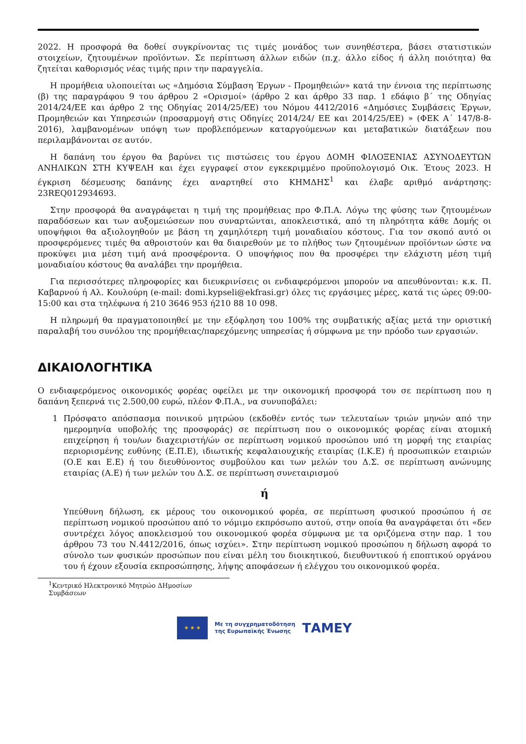2022. Η προσφορά θα δοθεί συγκρίνοντας τις τιμές μονάδος των συνηθέστερα, βάσει στατιστικών στοιχείων, ζητουμένων προϊόντων. Σε περίπτωση άλλων ειδών (π.χ. άλλο είδος ή άλλη ποιότητα) θα ζητείται καθορισμός νέας τιμής πριν την παραγγελία.
Η προμήθεια υλοποιείται ως «Δημόσια Σύμβαση Έργων - Προμηθειών» κατά την έννοια της περίπτωσης (β) της παραγράφου 9 του άρθρου 2 «Ορισμοί» (άρθρο 2 και άρθρο 33 παρ. 1 εδάφιο β΄ της Οδηγίας 2014/24/ΕΕ και άρθρο 2 της Οδηγίας 2014/25/ΕΕ) του Νόμου 4412/2016 «Δημόσιες Συμβάσεις Έργων, Προμηθειών και Υπηρεσιών (προσαρμογή στις Οδηγίες 2014/24/ ΕΕ και 2014/25/ΕΕ) » (ΦΕΚ Α΄ 147/8-8-2016), λαμβανομένων υπόψη των προβλεπόμενων καταργούμενων και μεταβατικών διατάξεων που περιλαμβάνονται σε αυτόν.
Η δαπάνη του έργου θα βαρύνει τις πιστώσεις του έργου ΔΟΜΗ ΦΙΛΟΞΕΝΙΑΣ ΑΣΥΝΟΔΕΥΤΩΝ ΑΝΗΛΙΚΩΝ ΣΤΗ ΚΥΨΕΛΗ και έχει εγγραφεί στον εγκεκριμμένο προϋπολογισμό Οικ. Έτους 2023. Η έγκριση δέσμευσης δαπάνης έχει αναρτηθεί στο ΚΗΜΔΗΣ<sup>1</sup> και έλαβε αριθμό ανάρτησης: 23REQ012934693.
Στην προσφορά θα αναγράφεται η τιμή της προμήθειας προ Φ.Π.Α. Λόγω της φύσης των ζητουμένων παραδόσεων και των αυξομειώσεων που συναρτώνται, αποκλειστικά, από τη πληρότητα κάθε Δομής οι υποψήφιοι θα αξιολογηθούν με βάση τη χαμηλότερη τιμή μοναδιαίου κόστους. Για τον σκοπό αυτό οι προσφερόμενες τιμές θα αθροιστούν και θα διαιρεθούν με το πλήθος των ζητουμένων προϊόντων ώστε να προκύψει μια μέση τιμή ανά προσφέροντα. Ο υποψήφιος που θα προσφέρει την ελάχιστη μέση τιμή μοναδιαίου κόστους θα αναλάβει την προμήθεια.
Για περισσότερες πληροφορίες και διευκρινίσεις οι ενδιαφερόμενοι μπορούν να απευθύνονται: κ.κ. Π. Καβαρνού ή Αλ. Κουλούρη (e-mail: domi.kypseli@ekfrasi.gr) όλες τις εργάσιμες μέρες, κατά τις ώρες 09:00-15:00 και στα τηλέφωνα ή 210 3646 953 ή210 88 10 098.
Η πληρωμή θα πραγματοποιηθεί με την εξόφληση του 100% της συμβατικής αξίας μετά την οριστική παραλαβή του συνόλου της προμήθειας/παρεχόμενης υπηρεσίας ή σύμφωνα με την πρόοδο των εργασιών.
ΔΙΚΑΙΟΛΟΓΗΤΙΚΑ
Ο ενδιαφερόμενος οικονομικός φορέας οφείλει με την οικονομική προσφορά του σε περίπτωση που η δαπάνη ξεπερνά τις 2.500,00 ευρώ, πλέον Φ.Π.Α., να συνυποβάλει:
1 Πρόσφατο απόσπασμα ποινικού μητρώου (εκδοθέν εντός των τελευταίων τριών μηνών από την ημερομηνία υποβολής της προσφοράς) σε περίπτωση που ο οικονομικός φορέας είναι ατομική επιχείρηση ή του/ων διαχειριστή/ών σε περίπτωση νομικού προσώπου υπό τη μορφή της εταιρίας περιορισμένης ευθύνης (Ε.Π.Ε), ιδιωτικής κεφαλαιουχικής εταιρίας (Ι.Κ.Ε) ή προσωπικών εταιριών (Ο.Ε και Ε.Ε) ή του διευθύνοντος συμβούλου και των μελών του Δ.Σ. σε περίπτωση ανώνυμης εταιρίας (Α.Ε) ή των μελών του Δ.Σ. σε περίπτωση συνεταιρισμού
ή
Υπεύθυνη δήλωση, εκ μέρους του οικονομικού φορέα, σε περίπτωση φυσικού προσώπου ή σε περίπτωση νομικού προσώπου από το νόμιμο εκπρόσωπο αυτού, στην οποία θα αναγράφεται ότι «δεν συντρέχει λόγος αποκλεισμού του οικονομικού φορέα σύμφωνα με τα οριζόμενα στην παρ. 1 του άρθρου 73 του Ν.4412/2016, όπως ισχύει». Στην περίπτωση νομικού προσώπου η δήλωση αφορά το σύνολο των φυσικών προσώπων που είναι μέλη του διοικητικού, διευθυντικού ή εποπτικού οργάνου του ή έχουν εξουσία εκπροσώπησης, λήψης αποφάσεων ή ελέγχου του οικονομικού φορέα.
<sup>1</sup> Κεντρικό Ηλεκτρονικό Μητρώο ΔΗμοσίων Συμβάσεων
★ ★ ★
Με τη συγχρηματοδότηση
της Ευρωπαϊκής Ένωσης
ΤΑΜΕΥ